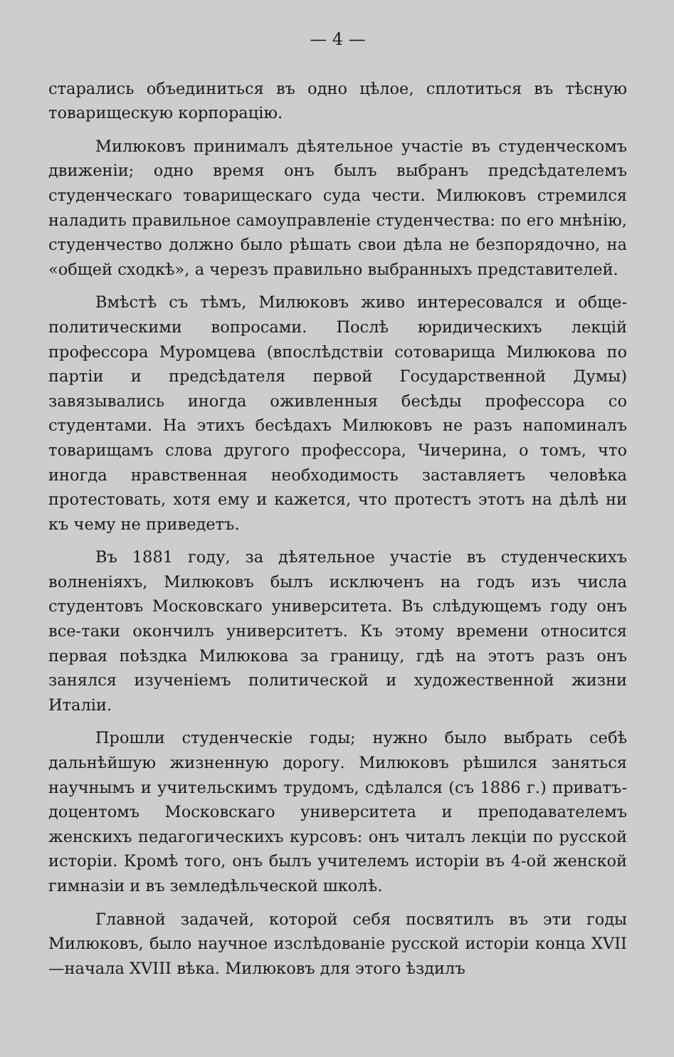— 4 —
старались объединиться въ одно цѣлое, сплотиться въ тѣсную товарищескую корпорацію.
Милюковъ принималъ дѣятельное участіе въ студенческомъ движеніи; одно время онъ былъ выбранъ предсѣдателемъ студенческаго товарищескаго суда чести. Милюковъ стремился наладить правильное самоуправленіе студенчества: по его мнѣнію, студенчество должно было рѣшать свои дѣла не безпорядочно, на «общей сходкѣ», а черезъ правильно выбранныхъ представителей.
Вмѣстѣ съ тѣмъ, Милюковъ живо интересовался и обще-политическими вопросами. Послѣ юридическихъ лекцій профессора Муромцева (впослѣдствіи сотоварища Милюкова по партіи и предсѣдателя первой Государственной Думы) завязывались иногда оживленныя бесѣды профессора со студентами. На этихъ бесѣдахъ Милюковъ не разъ напоминалъ товарищамъ слова другого профессора, Чичерина, о томъ, что иногда нравственная необходимость заставляетъ человѣка протестовать, хотя ему и кажется, что протестъ этотъ на дѣлѣ ни къ чему не приведетъ.
Въ 1881 году, за дѣятельное участіе въ студенческихъ волненіяхъ, Милюковъ былъ исключенъ на годъ изъ числа студентовъ Московскаго университета. Въ слѣдующемъ году онъ все-таки окончилъ университетъ. Къ этому времени относится первая поѣздка Милюкова за границу, гдѣ на этотъ разъ онъ занялся изученіемъ политической и художественной жизни Италіи.
Прошли студенческіе годы; нужно было выбрать себѣ дальнѣйшую жизненную дорогу. Милюковъ рѣшился заняться научнымъ и учительскимъ трудомъ, сдѣлался (съ 1886 г.) приватъ-доцентомъ Московскаго университета и преподавателемъ женскихъ педагогическихъ курсовъ: онъ читалъ лекціи по русской исторіи. Кромѣ того, онъ былъ учителемъ исторіи въ 4-ой женской гимназіи и въ земледѣльческой школѣ.
Главной задачей, которой себя посвятилъ въ эти годы Милюковъ, было научное изслѣдованіе русской исторіи конца XVII—начала XVIII вѣка. Милюковъ для этого ѣздилъ